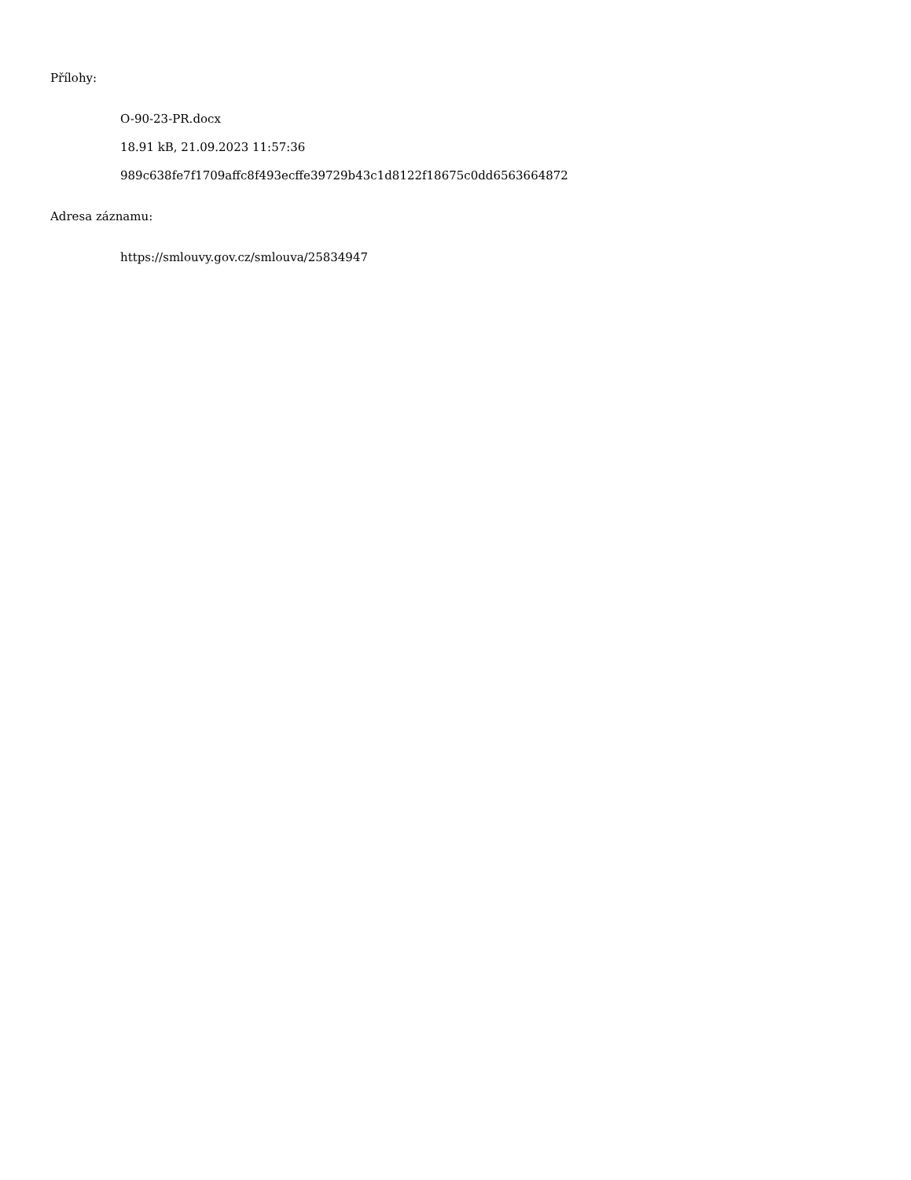Přílohy:
O-90-23-PR.docx
18.91 kB, 21.09.2023 11:57:36
989c638fe7f1709affc8f493ecffe39729b43c1d8122f18675c0dd6563664872
Adresa záznamu:
https://smlouvy.gov.cz/smlouva/25834947